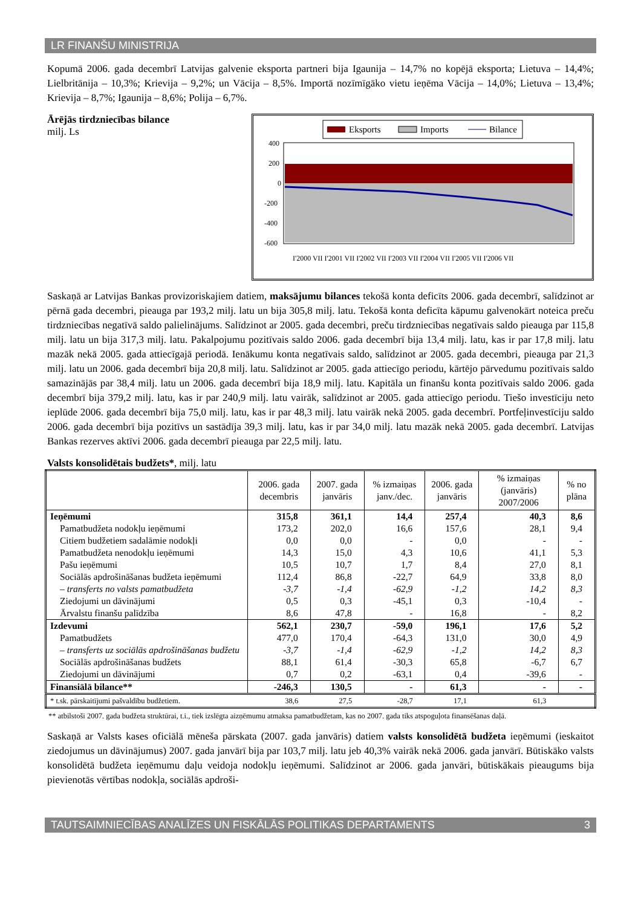LR FINANŠU MINISTRIJA
Kopumā 2006. gada decembrī Latvijas galvenie eksporta partneri bija Igaunija – 14,7% no kopējā eksporta; Lietuva – 14,4%; Lielbritānija – 10,3%; Krievija – 9,2%; un Vācija – 8,5%. Importā nozīmīgāko vietu ieņēma Vācija – 14,0%; Lietuva – 13,4%; Krievija – 8,7%; Igaunija – 8,6%; Polija – 6,7%.
Ārējās tirdzniecības bilance
milj. Ls
Eksports
Imports
Bilance
400
200
0
-200
-400
-600
I'2000 VII I'2001 VII I'2002 VII I'2003 VII I'2004 VII I'2005 VII I'2006 VII
Saskaņā ar Latvijas Bankas provizoriskajiem datiem, maksājumu bilances tekošā konta deficīts 2006. gada decembrī, salīdzinot ar pērnā gada decembri, pieauga par 193,2 milj. latu un bija 305,8 milj. latu. Tekošā konta deficīta kāpumu galvenokārt noteica preču tirdzniecības negatīvā saldo palielinājums. Salīdzinot ar 2005. gada decembri, preču tirdzniecības negatīvais saldo pieauga par 115,8 milj. latu un bija 317,3 milj. latu. Pakalpojumu pozitīvais saldo 2006. gada decembrī bija 13,4 milj. latu, kas ir par 17,8 milj. latu mazāk nekā 2005. gada attiecīgajā periodā. Ienākumu konta negatīvais saldo, salīdzinot ar 2005. gada decembri, pieauga par 21,3 milj. latu un 2006. gada decembrī bija 20,8 milj. latu. Salīdzinot ar 2005. gada attiecīgo periodu, kārtējo pārvedumu pozitīvais saldo samazinājās par 38,4 milj. latu un 2006. gada decembrī bija 18,9 milj. latu. Kapitāla un finanšu konta pozitīvais saldo 2006. gada decembrī bija 379,2 milj. latu, kas ir par 240,9 milj. latu vairāk, salīdzinot ar 2005. gada attiecīgo periodu. Tiešo investīciju neto ieplūde 2006. gada decembrī bija 75,0 milj. latu, kas ir par 48,3 milj. latu vairāk nekā 2005. gada decembrī. Portfeļinvestīciju saldo 2006. gada decembrī bija pozitīvs un sastādīja 39,3 milj. latu, kas ir par 34,0 milj. latu mazāk nekā 2005. gada decembrī. Latvijas Bankas rezerves aktīvi 2006. gada decembrī pieauga par 22,5 milj. latu.
Valsts konsolidētais budžets*, milj. latu
| | 2006. gada decembris | 2007. gada janvāris | % izmaiņas janv./dec. | 2006. gada janvāris | % izmaiņas (janvāris) 2007/2006 | % no plāna |
| --- | --- | --- | --- | --- | --- | --- |
| Ieņēmumi | 315,8 | 361,1 | 14,4 | 257,4 | 40,3 | 8,6 |
| Pamatbudžeta nodokļu ieņēmumi | 173,2 | 202,0 | 16,6 | 157,6 | 28,1 | 9,4 |
| Citiem budžetiem sadalāmie nodokļi | 0,0 | 0,0 | - | 0,0 | - | - |
| Pamatbudžeta nenodokļu ieņēmumi | 14,3 | 15,0 | 4,3 | 10,6 | 41,1 | 5,3 |
| Pašu ieņēmumi | 10,5 | 10,7 | 1,7 | 8,4 | 27,0 | 8,1 |
| Sociālās apdrošināšanas budžeta ieņēmumi | 112,4 | 86,8 | -22,7 | 64,9 | 33,8 | 8,0 |
| – transferts no valsts pamatbudžeta | -3,7 | -1,4 | -62,9 | -1,2 | 14,2 | 8,3 |
| Ziedojumi un dāvinājumi | 0,5 | 0,3 | -45,1 | 0,3 | -10,4 | - |
| Ārvalstu finanšu palīdzība | 8,6 | 47,8 | - | 16,8 | - | 8,2 |
| Izdevumi | 562,1 | 230,7 | -59,0 | 196,1 | 17,6 | 5,2 |
| Pamatbudžets | 477,0 | 170,4 | -64,3 | 131,0 | 30,0 | 4,9 |
| – transferts uz sociālās apdrošināšanas budžetu | -3,7 | -1,4 | -62,9 | -1,2 | 14,2 | 8,3 |
| Sociālās apdrošināšanas budžets | 88,1 | 61,4 | -30,3 | 65,8 | -6,7 | 6,7 |
| Ziedojumi un dāvinājumi | 0,7 | 0,2 | -63,1 | 0,4 | -39,6 | - |
| Finansiālā bilance** | -246,3 | 130,5 | - | 61,3 | - | - |
| * t.sk. pārskaitījumi pašvaldību budžetiem. | 38,6 | 27,5 | -28,7 | 17,1 | 61,3 | |
** atbilstoši 2007. gada budžeta struktūrai, t.i., tiek izslēgta aizņēmumu atmaksa pamatbudžetam, kas no 2007. gada tiks atspoguļota finansēšanas daļā.
Saskaņā ar Valsts kases oficiālā mēneša pārskata (2007. gada janvāris) datiem valsts konsolidētā budžeta ieņēmumi (ieskaitot ziedojumus un dāvinājumus) 2007. gada janvārī bija par 103,7 milj. latu jeb 40,3% vairāk nekā 2006. gada janvārī. Būtiskāko valsts konsolidētā budžeta ieņēmumu daļu veidoja nodokļu ieņēmumi. Salīdzinot ar 2006. gada janvāri, būtiskākais pieaugums bija pievienotās vērtības nodokļa, sociālās apdroši-
TAUTSAIMNIECĪBAS ANALĪZES UN FISKĀLĀS POLITIKAS DEPARTAMENTS 3